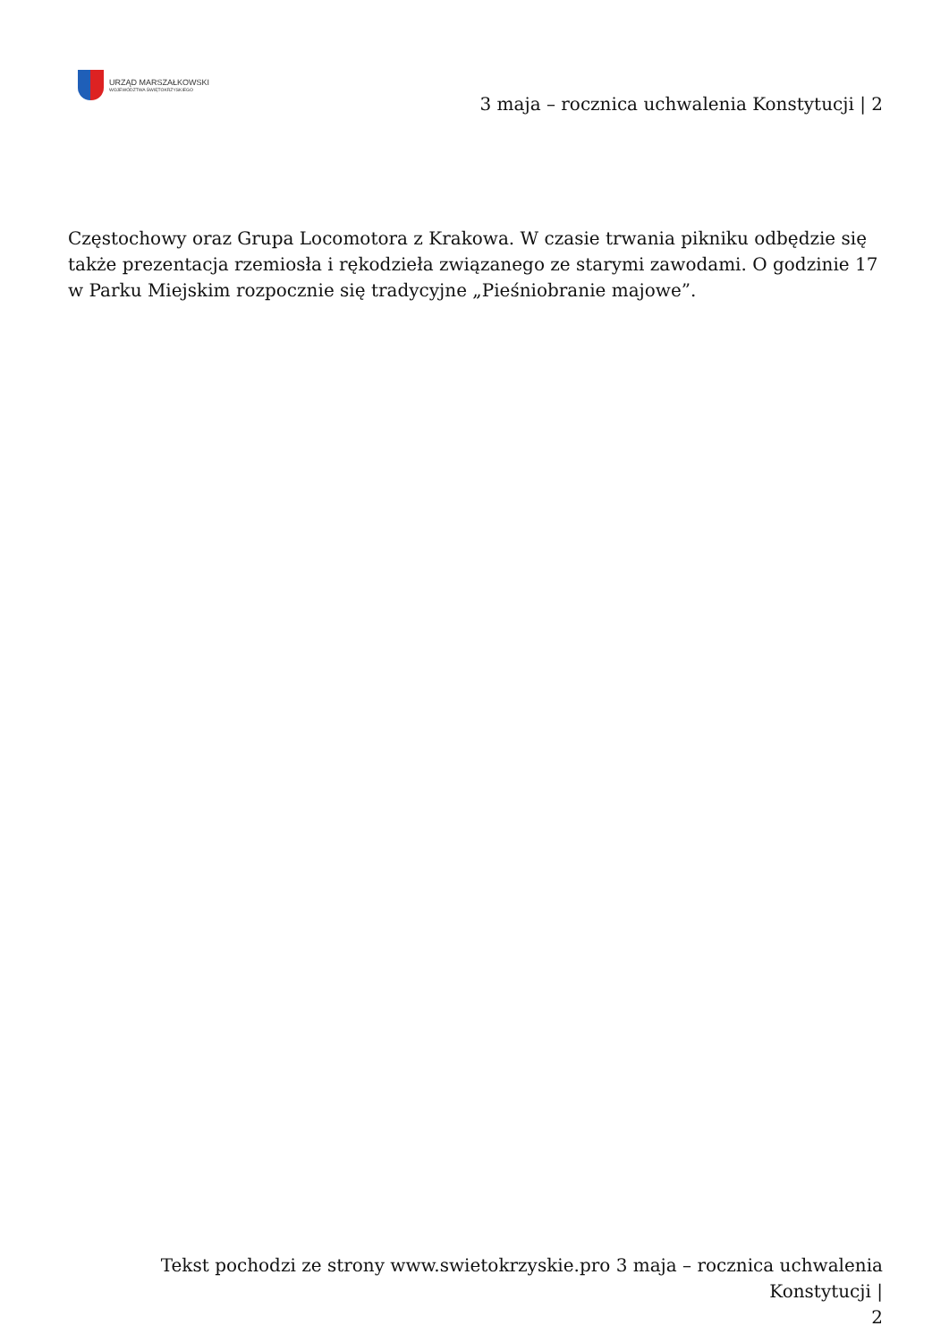URZĄD MARSZAŁKOWSKI
WOJEWÓDZTWA ŚWIĘTOKRZYSKIEGO
3 maja – rocznica uchwalenia Konstytucji | 2
Częstochowy oraz Grupa Locomotora z Krakowa. W czasie trwania pikniku odbędzie się także prezentacja rzemiosła i rękodzieła związanego ze starymi zawodami. O godzinie 17 w Parku Miejskim rozpocznie się tradycyjne „Pieśniobranie majowe”.
Tekst pochodzi ze strony www.swietokrzyskie.pro 3 maja – rocznica uchwalenia Konstytucji |
2